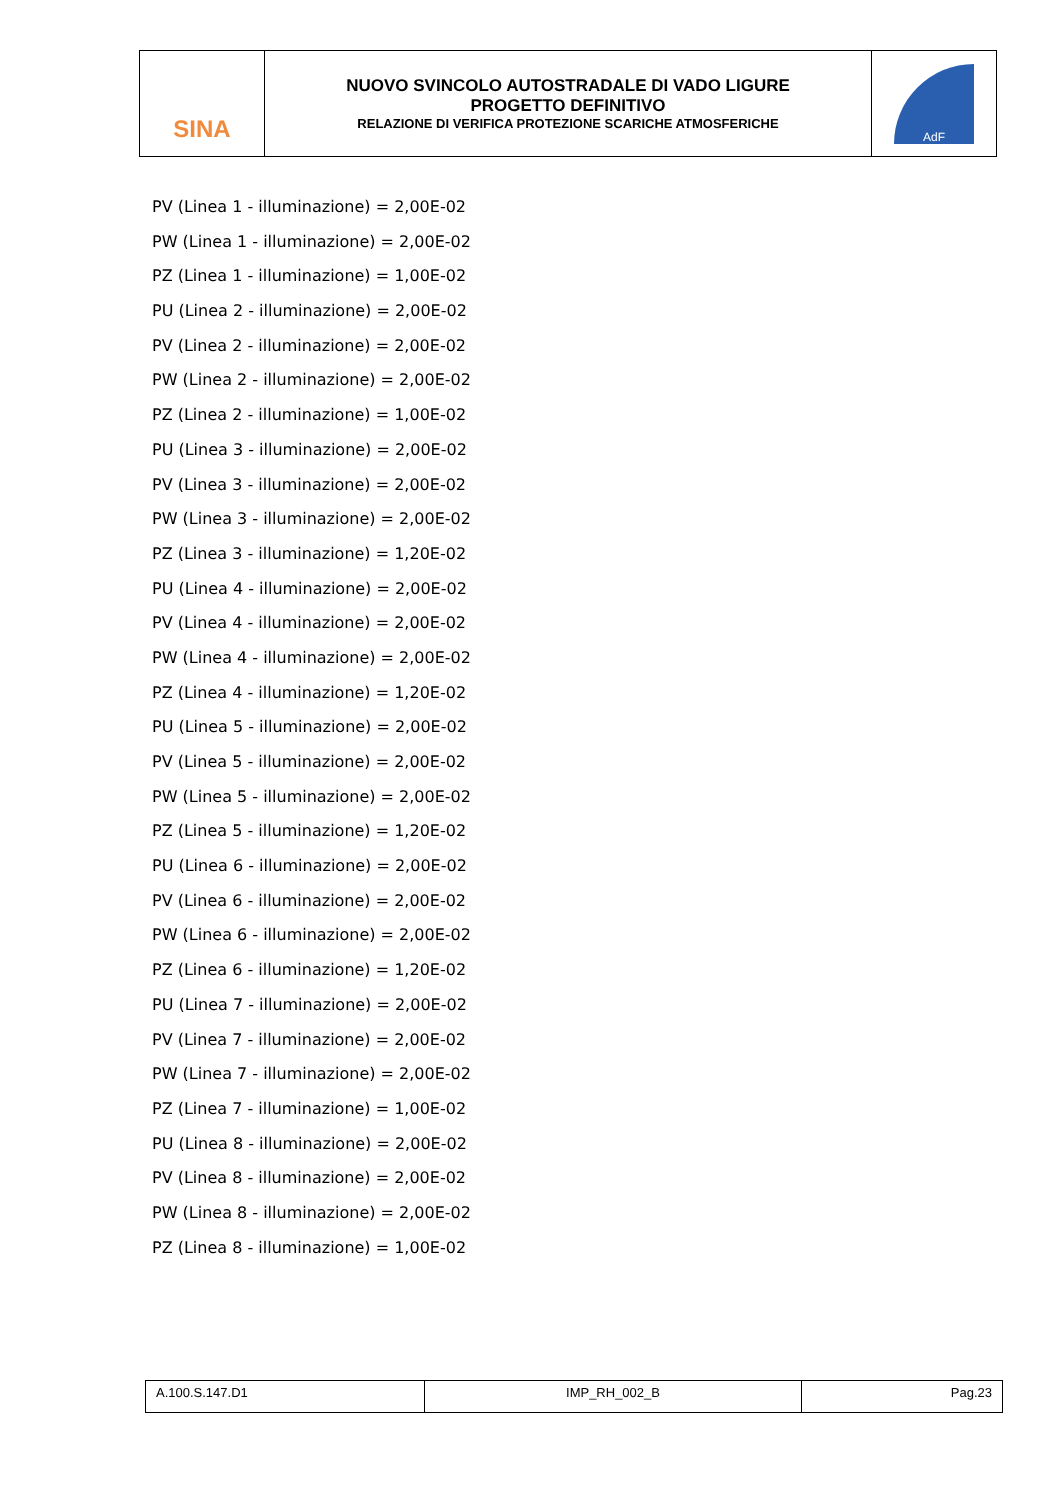| SINA | NUOVO SVINCOLO AUTOSTRADALE DI VADO LIGURE PROGETTO DEFINITIVO RELAZIONE DI VERIFICA PROTEZIONE SCARICHE ATMOSFERICHE | AdF |
PV (Linea 1 - illuminazione) = 2,00E-02
PW (Linea 1 - illuminazione) = 2,00E-02
PZ (Linea 1 - illuminazione) = 1,00E-02
PU (Linea 2 - illuminazione) = 2,00E-02
PV (Linea 2 - illuminazione) = 2,00E-02
PW (Linea 2 - illuminazione) = 2,00E-02
PZ (Linea 2 - illuminazione) = 1,00E-02
PU (Linea 3 - illuminazione) = 2,00E-02
PV (Linea 3 - illuminazione) = 2,00E-02
PW (Linea 3 - illuminazione) = 2,00E-02
PZ (Linea 3 - illuminazione) = 1,20E-02
PU (Linea 4 - illuminazione) = 2,00E-02
PV (Linea 4 - illuminazione) = 2,00E-02
PW (Linea 4 - illuminazione) = 2,00E-02
PZ (Linea 4 - illuminazione) = 1,20E-02
PU (Linea 5 - illuminazione) = 2,00E-02
PV (Linea 5 - illuminazione) = 2,00E-02
PW (Linea 5 - illuminazione) = 2,00E-02
PZ (Linea 5 - illuminazione) = 1,20E-02
PU (Linea 6 - illuminazione) = 2,00E-02
PV (Linea 6 - illuminazione) = 2,00E-02
PW (Linea 6 - illuminazione) = 2,00E-02
PZ (Linea 6 - illuminazione) = 1,20E-02
PU (Linea 7 - illuminazione) = 2,00E-02
PV (Linea 7 - illuminazione) = 2,00E-02
PW (Linea 7 - illuminazione) = 2,00E-02
PZ (Linea 7 - illuminazione) = 1,00E-02
PU (Linea 8 - illuminazione) = 2,00E-02
PV (Linea 8 - illuminazione) = 2,00E-02
PW (Linea 8 - illuminazione) = 2,00E-02
PZ (Linea 8 - illuminazione) = 1,00E-02
| A.100.S.147.D1 | IMP_RH_002_B | Pag.23 |